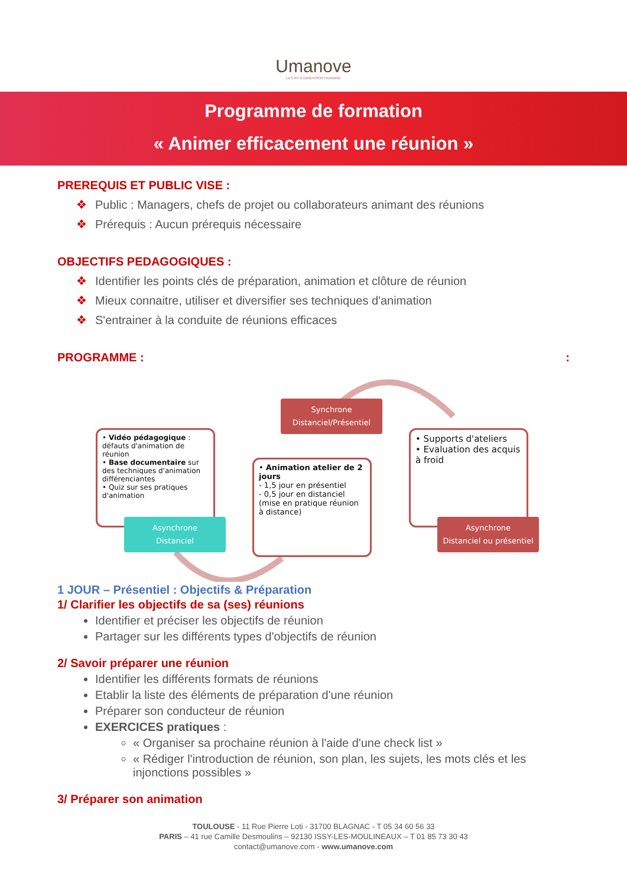Umanove
LES RH À DIMENSION HUMAINE
Programme de formation
« Animer efficacement une réunion »
PREREQUIS ET PUBLIC VISE :
❖ Public : Managers, chefs de projet ou collaborateurs animant des réunions
❖ Prérequis : Aucun prérequis nécessaire
OBJECTIFS PEDAGOGIQUES :
❖ Identifier les points clés de préparation, animation et clôture de réunion
❖ Mieux connaitre, utiliser et diversifier ses techniques d'animation
❖ S'entrainer à la conduite de réunions efficaces
PROGRAMME : :
• Vidéo pédagogique : défauts d'animation de réunion
• Base documentaire sur des techniques d'animation différenciantes
• Quiz sur ses pratiques d'animation
Asynchrone
Distanciel
Synchrone
Distanciel/Présentiel
• Animation atelier de 2 jours
- 1,5 jour en présentiel
- 0,5 jour en distanciel (mise en pratique réunion à distance)
• Supports d'ateliers
• Evaluation des acquis à froid
Asynchrone
Distanciel ou présentiel
1 JOUR – Présentiel : Objectifs & Préparation
1/ Clarifier les objectifs de sa (ses) réunions
Identifier et préciser les objectifs de réunion
Partager sur les différents types d'objectifs de réunion
2/ Savoir préparer une réunion
Identifier les différents formats de réunions
Etablir la liste des éléments de préparation d'une réunion
Préparer son conducteur de réunion
EXERCICES pratiques :
« Organiser sa prochaine réunion à l'aide d'une check list »
« Rédiger l'introduction de réunion, son plan, les sujets, les mots clés et les injonctions possibles »
3/ Préparer son animation
TOULOUSE - 11 Rue Pierre Loti - 31700 BLAGNAC - T 05 34 60 56 33
PARIS – 41 rue Camille Desmoulins – 92130 ISSY-LES-MOULINEAUX – T 01 85 73 30 43
contact@umanove.com - www.umanove.com